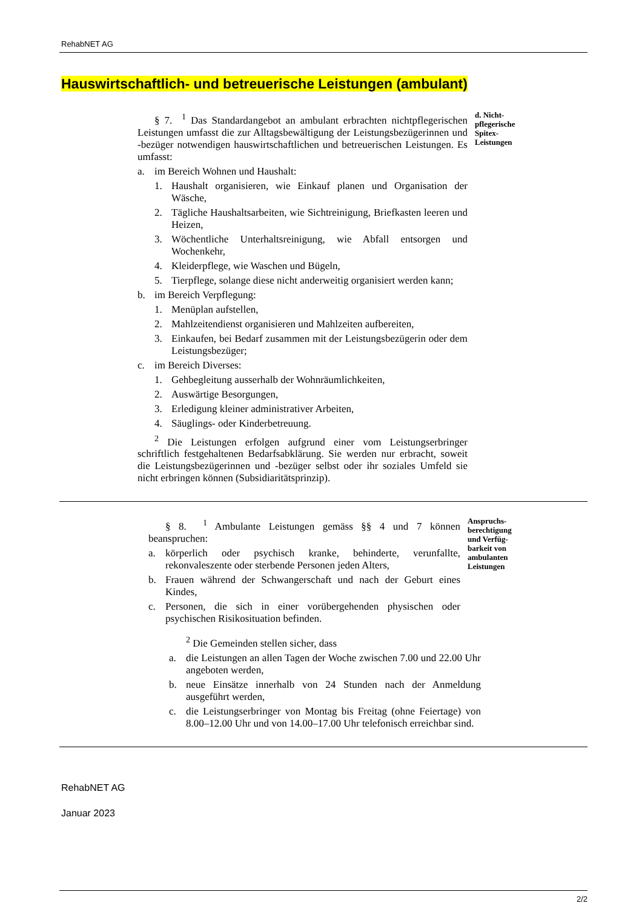RehabNET AG
Hauswirtschaftlich- und betreuerische Leistungen (ambulant)
§ 7. <sup>1</sup> Das Standardangebot an ambulant erbrachten nichtpflegerischen Leistungen umfasst die zur Alltagsbewältigung der Leistungsbezügerinnen und -bezüger notwendigen hauswirtschaftlichen und betreuerischen Leistungen. Es umfasst:
a. im Bereich Wohnen und Haushalt:
1. Haushalt organisieren, wie Einkauf planen und Organisation der Wäsche,
2. Tägliche Haushaltsarbeiten, wie Sichtreinigung, Briefkasten leeren und Heizen,
3. Wöchentliche Unterhaltsreinigung, wie Abfall entsorgen und Wochenkehr,
4. Kleiderpflege, wie Waschen und Bügeln,
5. Tierpflege, solange diese nicht anderweitig organisiert werden kann;
b. im Bereich Verpflegung:
1. Menüplan aufstellen,
2. Mahlzeitendienst organisieren und Mahlzeiten aufbereiten,
3. Einkaufen, bei Bedarf zusammen mit der Leistungsbezügerin oder dem Leistungsbezüger;
c. im Bereich Diverses:
1. Gehbegleitung ausserhalb der Wohnräumlichkeiten,
2. Auswärtige Besorgungen,
3. Erledigung kleiner administrativer Arbeiten,
4. Säuglings- oder Kinderbetreuung.
<sup>2</sup> Die Leistungen erfolgen aufgrund einer vom Leistungserbringer schriftlich festgehaltenen Bedarfsabklärung. Sie werden nur erbracht, soweit die Leistungsbezügerinnen und -bezüger selbst oder ihr soziales Umfeld sie nicht erbringen können (Subsidiaritätsprinzip).
d. Nicht-
pflegerische
Spitex-
Leistungen
§ 8. <sup>1</sup> Ambulante Leistungen gemäss §§ 4 und 7 können beanspruchen:
a. körperlich oder psychisch kranke, behinderte, verunfallte, rekonvaleszente oder sterbende Personen jeden Alters,
b. Frauen während der Schwangerschaft und nach der Geburt eines Kindes,
c. Personen, die sich in einer vorübergehenden physischen oder psychischen Risikosituation befinden.
<sup>2</sup> Die Gemeinden stellen sicher, dass
a. die Leistungen an allen Tagen der Woche zwischen 7.00 und 22.00 Uhr angeboten werden,
b. neue Einsätze innerhalb von 24 Stunden nach der Anmeldung ausgeführt werden,
c. die Leistungserbringer von Montag bis Freitag (ohne Feiertage) von 8.00–12.00 Uhr und von 14.00–17.00 Uhr telefonisch erreichbar sind.
Anspruchs-
berechtigung
und Verfüg-
barkeit von
ambulanten
Leistungen
RehabNET AG
Januar 2023
2/2